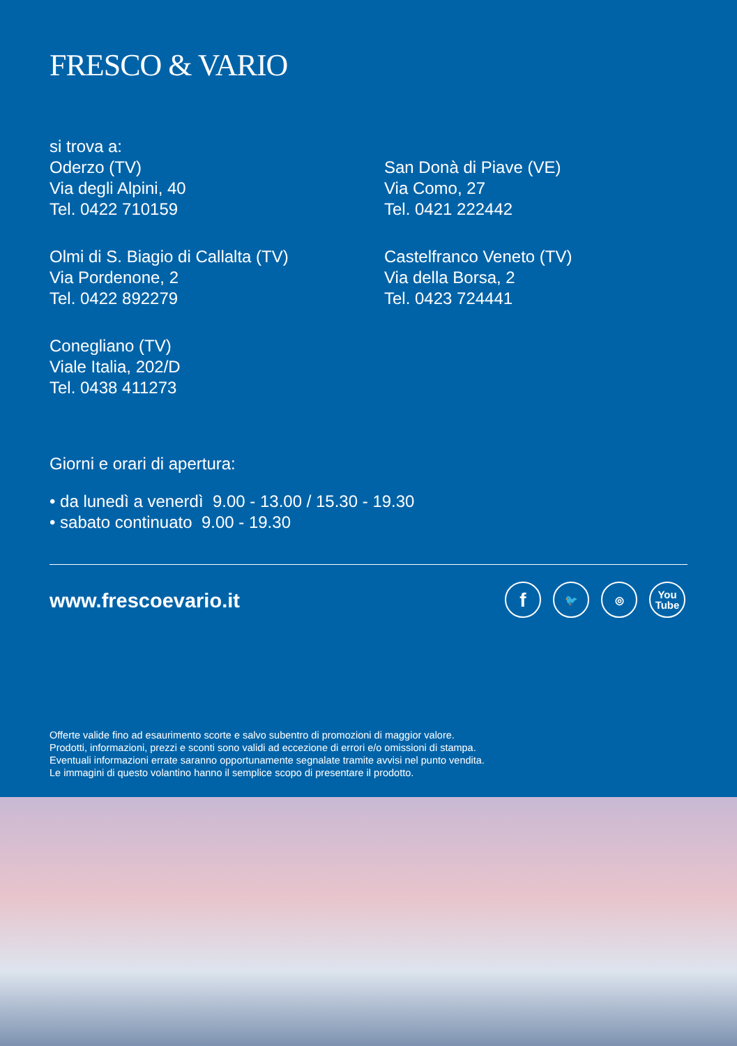FRESCO & VARIO
si trova a:
Oderzo (TV)
Via degli Alpini, 40
Tel. 0422 710159
Olmi di S. Biagio di Callalta (TV)
Via Pordenone, 2
Tel. 0422 892279
Conegliano (TV)
Viale Italia, 202/D
Tel. 0438 411273
San Donà di Piave (VE)
Via Como, 27
Tel. 0421 222442
Castelfranco Veneto (TV)
Via della Borsa, 2
Tel. 0423 724441
Giorni e orari di apertura:
• da lunedì a venerdì 9.00 - 13.00 / 15.30 - 19.30
• sabato continuato 9.00 - 19.30
www.frescoevario.it
f
🐦 ◎ You
Tube
Offerte valide fino ad esaurimento scorte e salvo subentro di promozioni di maggior valore.
Prodotti, informazioni, prezzi e sconti sono validi ad eccezione di errori e/o omissioni di stampa.
Eventuali informazioni errate saranno opportunamente segnalate tramite avvisi nel punto vendita.
Le immagini di questo volantino hanno il semplice scopo di presentare il prodotto.